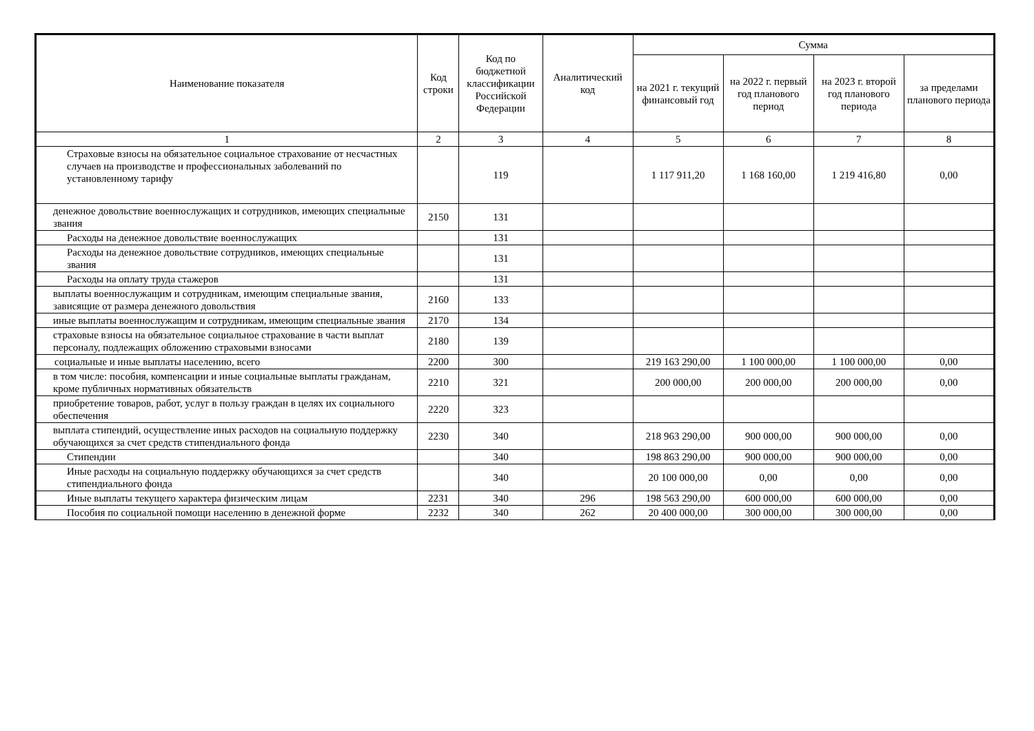| Наименование показателя | Код строки | Код по бюджетной классификации Российской Федерации | Аналитический код | Сумма | | | |
| --- | --- | --- | --- | --- | --- | --- | --- |
| | | | | на 2021 г. текущий финансовый год | на 2022 г. первый год планового период | на 2023 г. второй год планового периода | за пределами планового периода |
| 1 | 2 | 3 | 4 | 5 | 6 | 7 | 8 |
| Страховые взносы на обязательное социальное страхование от несчастных случаев на производстве и профессиональных заболеваний по установленному тарифу | | 119 | | 1 117 911,20 | 1 168 160,00 | 1 219 416,80 | 0,00 |
| денежное довольствие военнослужащих и сотрудников, имеющих специальные звания | 2150 | 131 | | | | | |
| Расходы на денежное довольствие военнослужащих | | 131 | | | | | |
| Расходы на денежное довольствие сотрудников, имеющих специальные звания | | 131 | | | | | |
| Расходы на оплату труда стажеров | | 131 | | | | | |
| выплаты военнослужащим и сотрудникам, имеющим специальные звания, зависящие от размера денежного довольствия | 2160 | 133 | | | | | |
| иные выплаты военнослужащим и сотрудникам, имеющим специальные звания | 2170 | 134 | | | | | |
| страховые взносы на обязательное социальное страхование в части выплат персоналу, подлежащих обложению страховыми взносами | 2180 | 139 | | | | | |
| социальные и иные выплаты населению, всего | 2200 | 300 | | 219 163 290,00 | 1 100 000,00 | 1 100 000,00 | 0,00 |
| в том числе: пособия, компенсации и иные социальные выплаты гражданам, кроме публичных нормативных обязательств | 2210 | 321 | | 200 000,00 | 200 000,00 | 200 000,00 | 0,00 |
| приобретение товаров, работ, услуг в пользу граждан в целях их социального обеспечения | 2220 | 323 | | | | | |
| выплата стипендий, осуществление иных расходов на социальную поддержку обучающихся за счет средств стипендиального фонда | 2230 | 340 | | 218 963 290,00 | 900 000,00 | 900 000,00 | 0,00 |
| Стипендии | | 340 | | 198 863 290,00 | 900 000,00 | 900 000,00 | 0,00 |
| Иные расходы на социальную поддержку обучающихся за счет средств стипендиального фонда | | 340 | | 20 100 000,00 | 0,00 | 0,00 | 0,00 |
| Иные выплаты текущего характера физическим лицам | 2231 | 340 | 296 | 198 563 290,00 | 600 000,00 | 600 000,00 | 0,00 |
| Пособия по социальной помощи населению в денежной форме | 2232 | 340 | 262 | 20 400 000,00 | 300 000,00 | 300 000,00 | 0,00 |